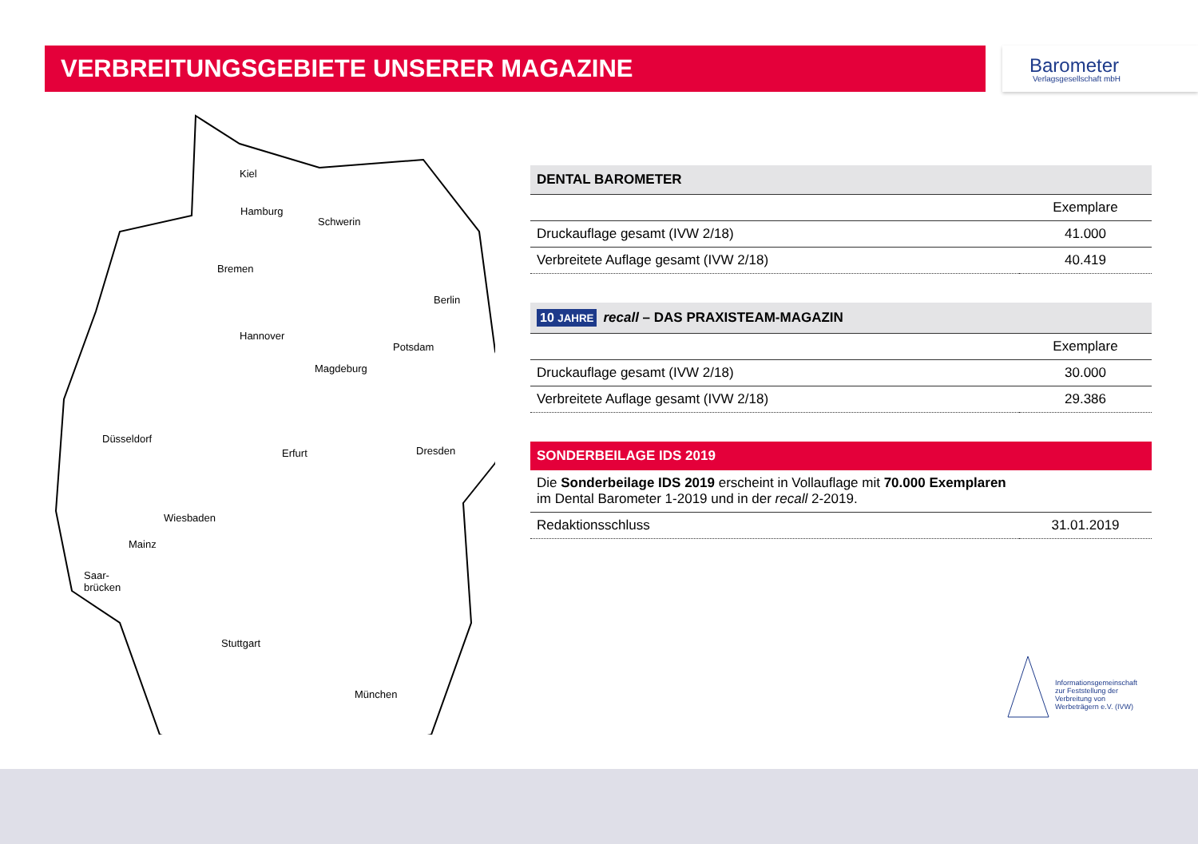VERBREITUNGSGEBIETE UNSERER MAGAZINE
Barometer
Verlagsgesellschaft mbH
Kiel
Hamburg
Schwerin
Bremen
Berlin
Hannover
Potsdam
Magdeburg
Düsseldorf
Erfurt Dresden
Wiesbaden
Mainz
Saar-
brücken
Stuttgart
München
| DENTAL BAROMETER | |
| --- | --- |
| | Exemplare |
| Druckauflage gesamt (IVW 2/18) | 41.000 |
| Verbreitete Auflage gesamt (IVW 2/18) | 40.419 |
| 10 JAHRE recall – DAS PRAXISTEAM-MAGAZIN | |
| --- | --- |
| | Exemplare |
| Druckauflage gesamt (IVW 2/18) | 30.000 |
| Verbreitete Auflage gesamt (IVW 2/18) | 29.386 |
| SONDERBEILAGE IDS 2019 | |
| --- | --- |
| Die Sonderbeilage IDS 2019 erscheint in Vollauflage mit 70.000 Exemplaren im Dental Barometer 1-2019 und in der recall 2-2019. | |
| Redaktionsschluss | 31.01.2019 |
Informationsgemeinschaft
zur Feststellung der
Verbreitung von
Werbeträgern e.V. (IVW)